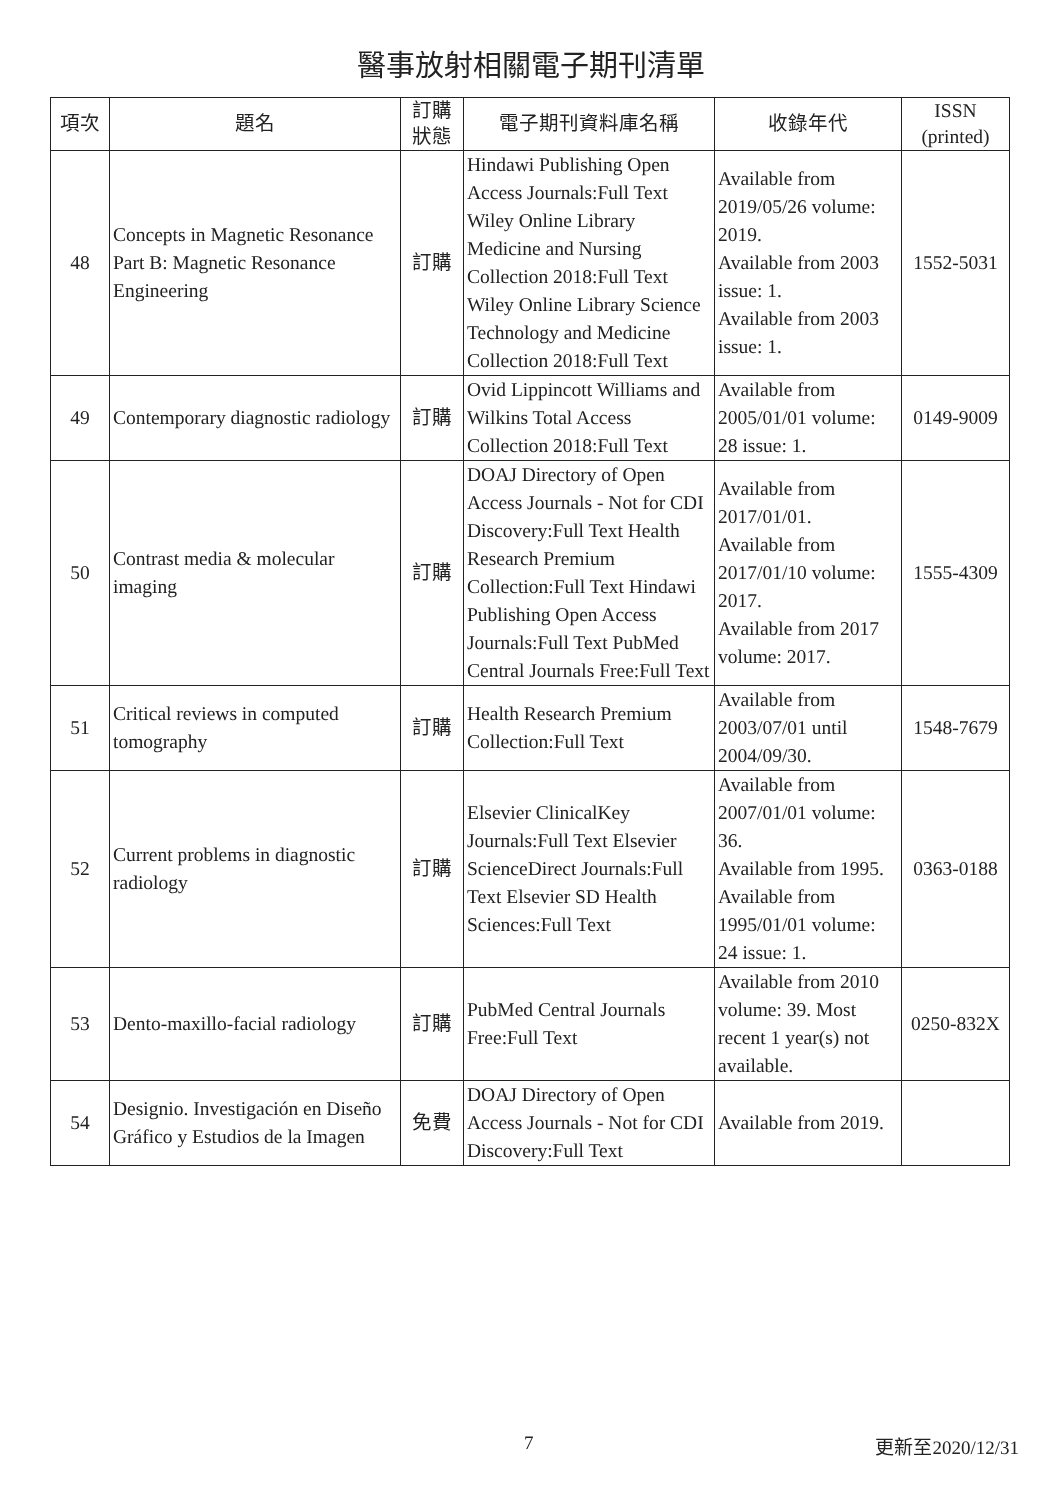醫事放射相關電子期刊清單
| 項次 | 題名 | 訂購 狀態 | 電子期刊資料庫名稱 | 收錄年代 | ISSN (printed) |
| --- | --- | --- | --- | --- | --- |
| 48 | Concepts in Magnetic Resonance Part B: Magnetic Resonance Engineering | 訂購 | Hindawi Publishing Open Access Journals:Full Text Wiley Online Library Medicine and Nursing Collection 2018:Full Text Wiley Online Library Science Technology and Medicine Collection 2018:Full Text | Available from 2019/05/26 volume: 2019. Available from 2003 issue: 1. Available from 2003 issue: 1. | 1552-5031 |
| 49 | Contemporary diagnostic radiology | 訂購 | Ovid Lippincott Williams and Wilkins Total Access Collection 2018:Full Text | Available from 2005/01/01 volume: 28 issue: 1. | 0149-9009 |
| 50 | Contrast media & molecular imaging | 訂購 | DOAJ Directory of Open Access Journals - Not for CDI Discovery:Full Text Health Research Premium Collection:Full Text Hindawi Publishing Open Access Journals:Full Text PubMed Central Journals Free:Full Text | Available from 2017/01/01. Available from 2017/01/10 volume: 2017. Available from 2017 volume: 2017. | 1555-4309 |
| 51 | Critical reviews in computed tomography | 訂購 | Health Research Premium Collection:Full Text | Available from 2003/07/01 until 2004/09/30. | 1548-7679 |
| 52 | Current problems in diagnostic radiology | 訂購 | Elsevier ClinicalKey Journals:Full Text Elsevier ScienceDirect Journals:Full Text Elsevier SD Health Sciences:Full Text | Available from 2007/01/01 volume: 36. Available from 1995. Available from 1995/01/01 volume: 24 issue: 1. | 0363-0188 |
| 53 | Dento-maxillo-facial radiology | 訂購 | PubMed Central Journals Free:Full Text | Available from 2010 volume: 39. Most recent 1 year(s) not available. | 0250-832X |
| 54 | Designio. Investigación en Diseño Gráfico y Estudios de la Imagen | 免費 | DOAJ Directory of Open Access Journals - Not for CDI Discovery:Full Text | Available from 2019. | |
7 更新至2020/12/31